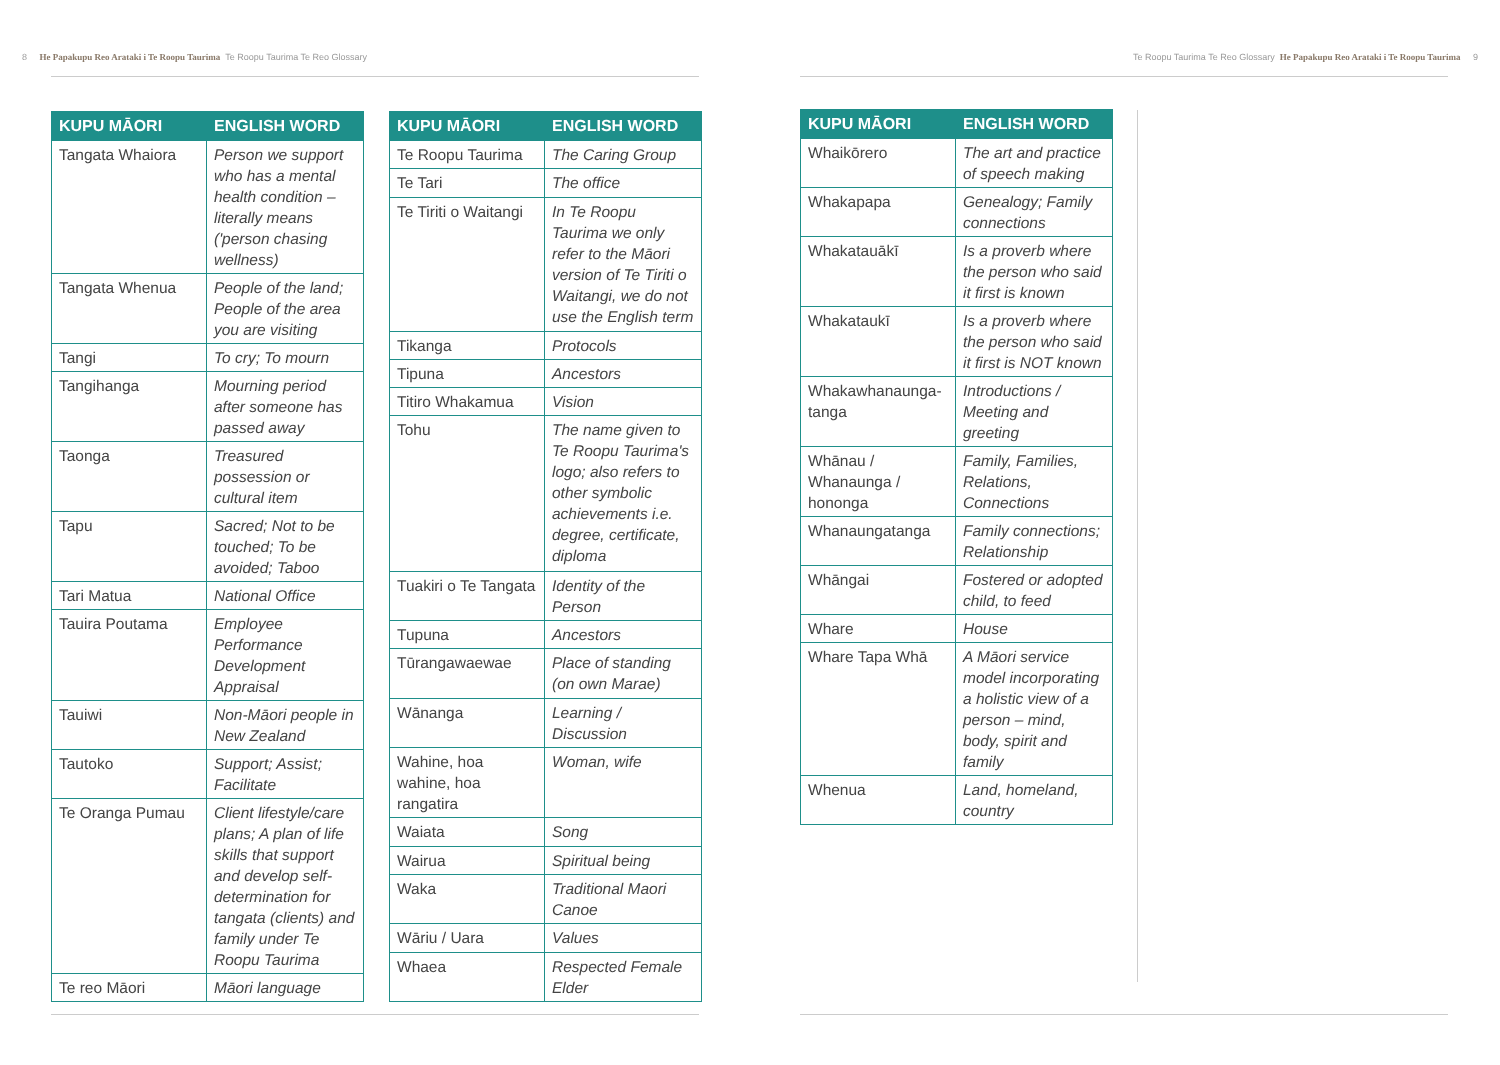8 He Papakupu Reo Arataki i Te Roopu Taurima Te Roopu Taurima Te Reo Glossary
Te Roopu Taurima Te Reo Glossary He Papakupu Reo Arataki i Te Roopu Taurima 9
| KUPU MĀORI | ENGLISH WORD |
| --- | --- |
| Tangata Whaiora | Person we support who has a mental health condition – literally means ('person chasing wellness) |
| Tangata Whenua | People of the land; People of the area you are visiting |
| Tangi | To cry; To mourn |
| Tangihanga | Mourning period after someone has passed away |
| Taonga | Treasured possession or cultural item |
| Tapu | Sacred; Not to be touched; To be avoided; Taboo |
| Tari Matua | National Office |
| Tauira Poutama | Employee Performance Development Appraisal |
| Tauiwi | Non-Māori people in New Zealand |
| Tautoko | Support; Assist; Facilitate |
| Te Oranga Pumau | Client lifestyle/care plans; A plan of life skills that support and develop self-determination for tangata (clients) and family under Te Roopu Taurima |
| Te reo Māori | Māori language |
| KUPU MĀORI | ENGLISH WORD |
| --- | --- |
| Te Roopu Taurima | The Caring Group |
| Te Tari | The office |
| Te Tiriti o Waitangi | In Te Roopu Taurima we only refer to the Māori version of Te Tiriti o Waitangi, we do not use the English term |
| Tikanga | Protocols |
| Tipuna | Ancestors |
| Titiro Whakamua | Vision |
| Tohu | The name given to Te Roopu Taurima's logo; also refers to other symbolic achievements i.e. degree, certificate, diploma |
| Tuakiri o Te Tangata | Identity of the Person |
| Tupuna | Ancestors |
| Tūrangawaewae | Place of standing (on own Marae) |
| Wānanga | Learning / Discussion |
| Wahine, hoa wahine, hoa rangatira | Woman, wife |
| Waiata | Song |
| Wairua | Spiritual being |
| Waka | Traditional Maori Canoe |
| Wāriu / Uara | Values |
| Whaea | Respected Female Elder |
| KUPU MĀORI | ENGLISH WORD |
| --- | --- |
| Whaikōrero | The art and practice of speech making |
| Whakapapa | Genealogy; Family connections |
| Whakatauākī | Is a proverb where the person who said it first is known |
| Whakataukī | Is a proverb where the person who said it first is NOT known |
| Whakawhanaunga-tanga | Introductions / Meeting and greeting |
| Whānau / Whanaunga / hononga | Family, Families, Relations, Connections |
| Whanaungatanga | Family connections; Relationship |
| Whāngai | Fostered or adopted child, to feed |
| Whare | House |
| Whare Tapa Whā | A Māori service model incorporating a holistic view of a person – mind, body, spirit and family |
| Whenua | Land, homeland, country |